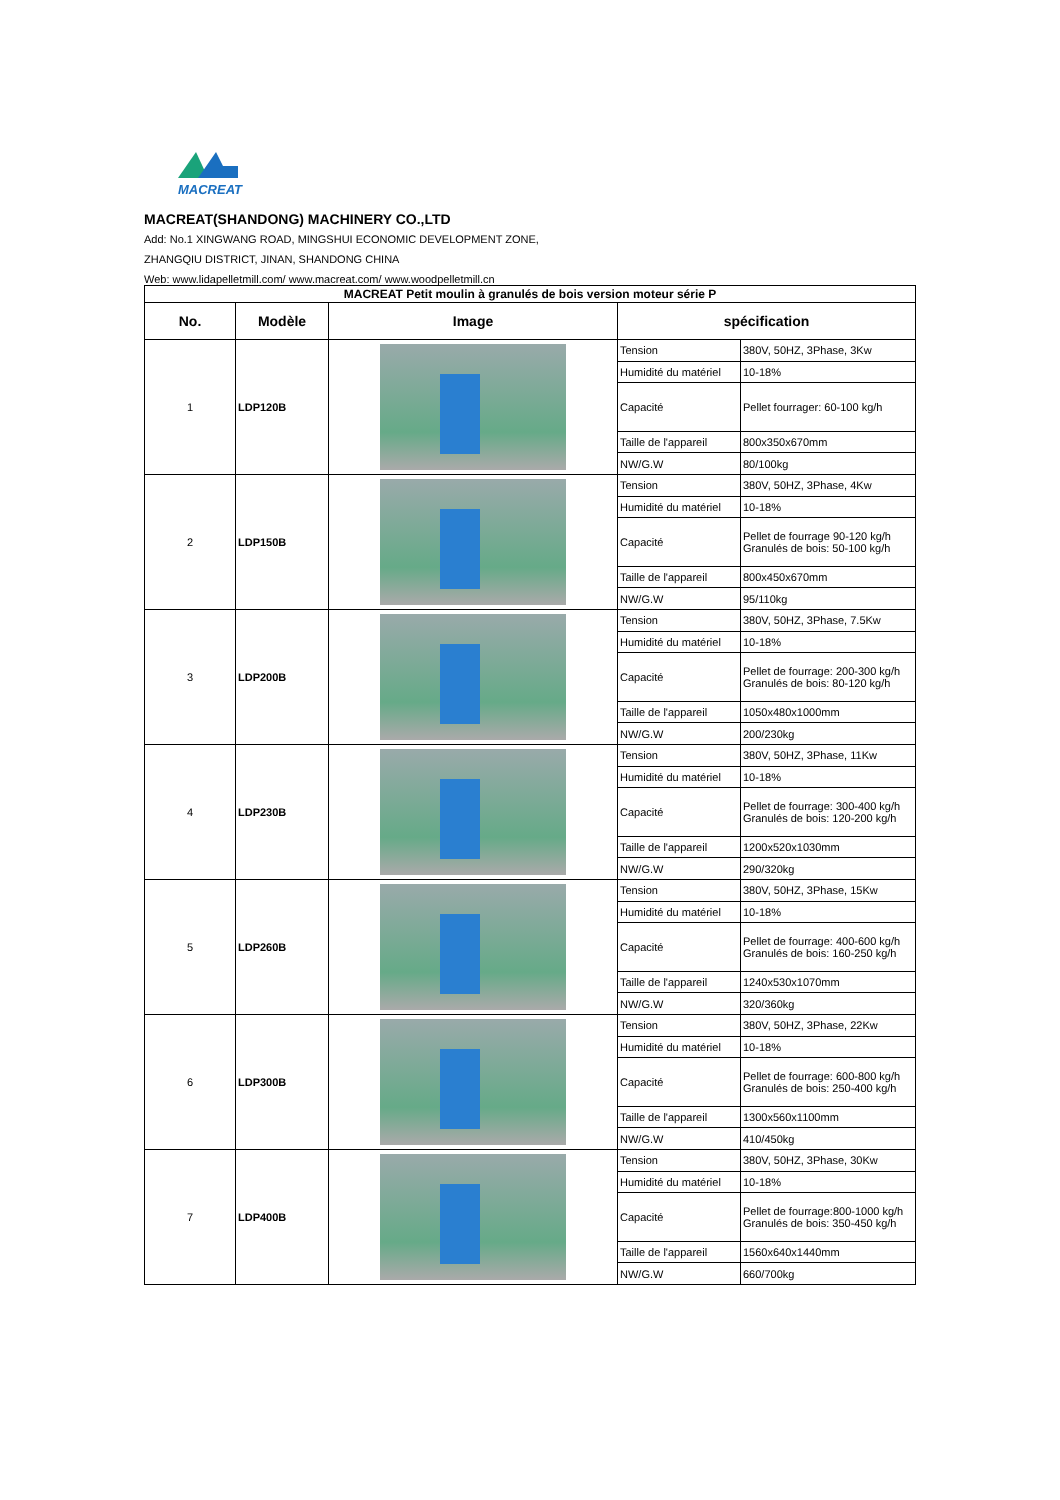MACREAT
MACREAT(SHANDONG) MACHINERY CO.,LTD
Add: No.1 XINGWANG ROAD, MINGSHUI ECONOMIC DEVELOPMENT ZONE,
ZHANGQIU DISTRICT, JINAN, SHANDONG CHINA
Web: www.lidapelletmill.com/ www.macreat.com/ www.woodpelletmill.cn
| MACREAT Petit moulin à granulés de bois version moteur série P | | | | |
| No. | Modèle | Image | spécification | |
| 1 | LDP120B | | Tension | 380V, 50HZ, 3Phase, 3Kw |
| | | | Humidité du matériel | 10-18% |
| | | | Capacité | Pellet fourrager: 60-100 kg/h |
| | | | Taille de l'appareil | 800x350x670mm |
| | | | NW/G.W | 80/100kg |
| 2 | LDP150B | | Tension | 380V, 50HZ, 3Phase, 4Kw |
| | | | Humidité du matériel | 10-18% |
| | | | Capacité | Pellet de fourrage 90-120 kg/h Granulés de bois: 50-100 kg/h |
| | | | Taille de l'appareil | 800x450x670mm |
| | | | NW/G.W | 95/110kg |
| 3 | LDP200B | | Tension | 380V, 50HZ, 3Phase, 7.5Kw |
| | | | Humidité du matériel | 10-18% |
| | | | Capacité | Pellet de fourrage: 200-300 kg/h Granulés de bois: 80-120 kg/h |
| | | | Taille de l'appareil | 1050x480x1000mm |
| | | | NW/G.W | 200/230kg |
| 4 | LDP230B | | Tension | 380V, 50HZ, 3Phase, 11Kw |
| | | | Humidité du matériel | 10-18% |
| | | | Capacité | Pellet de fourrage: 300-400 kg/h Granulés de bois: 120-200 kg/h |
| | | | Taille de l'appareil | 1200x520x1030mm |
| | | | NW/G.W | 290/320kg |
| 5 | LDP260B | | Tension | 380V, 50HZ, 3Phase, 15Kw |
| | | | Humidité du matériel | 10-18% |
| | | | Capacité | Pellet de fourrage: 400-600 kg/h Granulés de bois: 160-250 kg/h |
| | | | Taille de l'appareil | 1240x530x1070mm |
| | | | NW/G.W | 320/360kg |
| 6 | LDP300B | | Tension | 380V, 50HZ, 3Phase, 22Kw |
| | | | Humidité du matériel | 10-18% |
| | | | Capacité | Pellet de fourrage: 600-800 kg/h Granulés de bois: 250-400 kg/h |
| | | | Taille de l'appareil | 1300x560x1100mm |
| | | | NW/G.W | 410/450kg |
| 7 | LDP400B | | Tension | 380V, 50HZ, 3Phase, 30Kw |
| | | | Humidité du matériel | 10-18% |
| | | | Capacité | Pellet de fourrage:800-1000 kg/h Granulés de bois: 350-450 kg/h |
| | | | Taille de l'appareil | 1560x640x1440mm |
| | | | NW/G.W | 660/700kg |